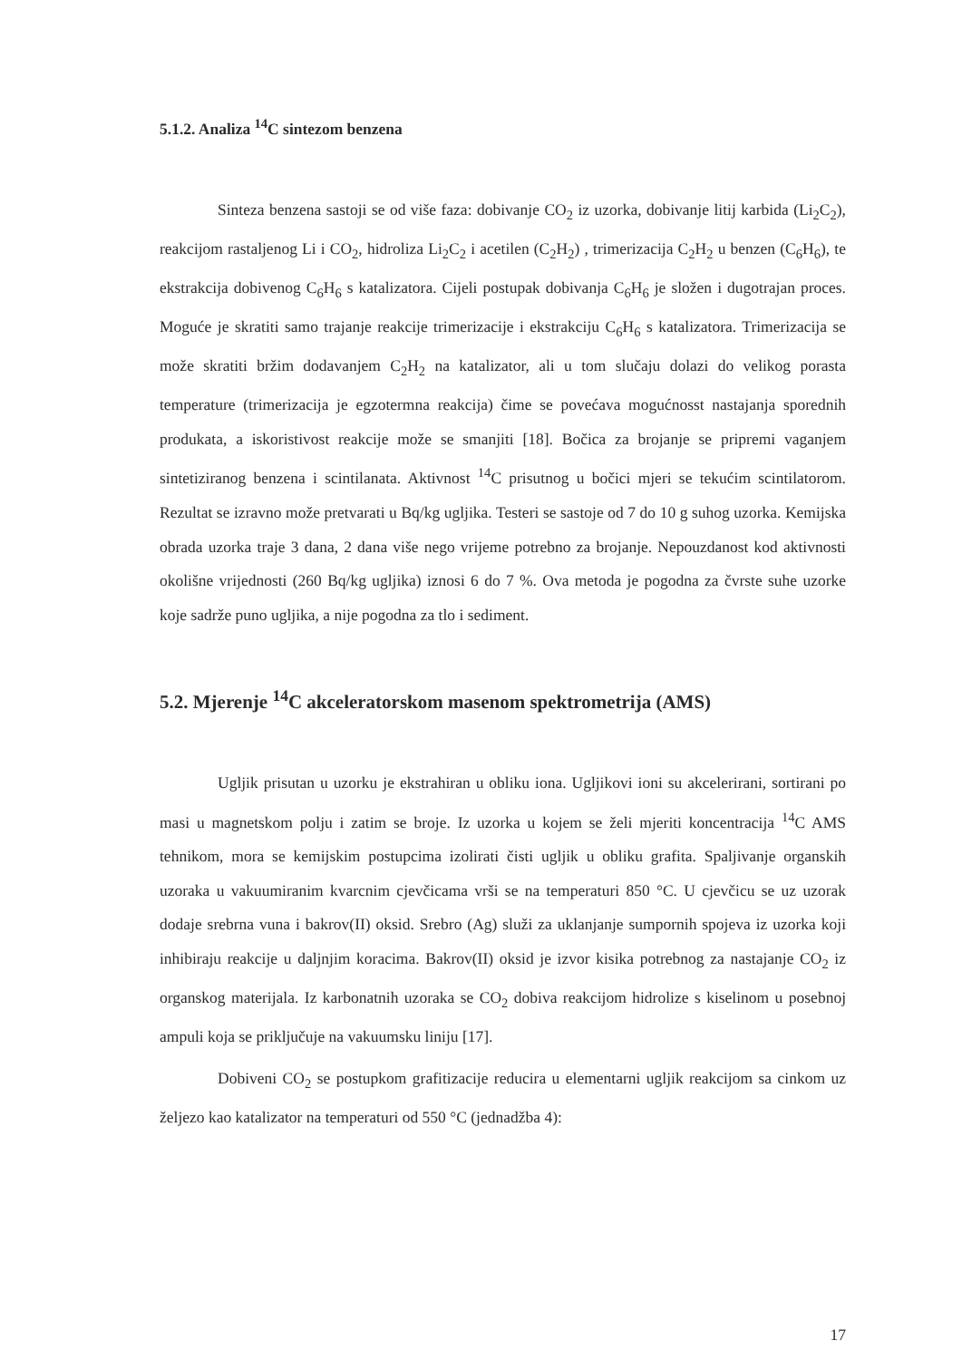5.1.2. Analiza <sup>14</sup>C sintezom benzena
Sinteza benzena sastoji se od više faza: dobivanje CO<sub>2</sub> iz uzorka, dobivanje litij karbida (Li<sub>2</sub>C<sub>2</sub>), reakcijom rastaljenog Li i CO<sub>2</sub>, hidroliza Li<sub>2</sub>C<sub>2</sub> i acetilen (C<sub>2</sub>H<sub>2</sub>) , trimerizacija C<sub>2</sub>H<sub>2</sub> u benzen (C<sub>6</sub>H<sub>6</sub>), te ekstrakcija dobivenog C<sub>6</sub>H<sub>6</sub> s katalizatora. Cijeli postupak dobivanja C<sub>6</sub>H<sub>6</sub> je složen i dugotrajan proces. Moguće je skratiti samo trajanje reakcije trimerizacije i ekstrakciju C<sub>6</sub>H<sub>6</sub> s katalizatora. Trimerizacija se može skratiti bržim dodavanjem C<sub>2</sub>H<sub>2</sub> na katalizator, ali u tom slučaju dolazi do velikog porasta temperature (trimerizacija je egzotermna reakcija) čime se povećava mogućnosst nastajanja sporednih produkata, a iskoristivost reakcije može se smanjiti [18]. Bočica za brojanje se pripremi vaganjem sintetiziranog benzena i scintilanata. Aktivnost <sup>14</sup>C prisutnog u bočici mjeri se tekućim scintilatorom. Rezultat se izravno može pretvarati u Bq/kg ugljika. Testeri se sastoje od 7 do 10 g suhog uzorka. Kemijska obrada uzorka traje 3 dana, 2 dana više nego vrijeme potrebno za brojanje. Nepouzdanost kod aktivnosti okolišne vrijednosti (260 Bq/kg ugljika) iznosi 6 do 7 %. Ova metoda je pogodna za čvrste suhe uzorke koje sadrže puno ugljika, a nije pogodna za tlo i sediment.
5.2. Mjerenje <sup>14</sup>C akceleratorskom masenom spektrometrija (AMS)
Ugljik prisutan u uzorku je ekstrahiran u obliku iona. Ugljikovi ioni su akcelerirani, sortirani po masi u magnetskom polju i zatim se broje. Iz uzorka u kojem se želi mjeriti koncentracija <sup>14</sup>C AMS tehnikom, mora se kemijskim postupcima izolirati čisti ugljik u obliku grafita. Spaljivanje organskih uzoraka u vakuumiranim kvarcnim cjevčicama vrši se na temperaturi 850 °C. U cjevčicu se uz uzorak dodaje srebrna vuna i bakrov(II) oksid. Srebro (Ag) služi za uklanjanje sumpornih spojeva iz uzorka koji inhibiraju reakcije u daljnjim koracima. Bakrov(II) oksid je izvor kisika potrebnog za nastajanje CO<sub>2</sub> iz organskog materijala. Iz karbonatnih uzoraka se CO<sub>2</sub> dobiva reakcijom hidrolize s kiselinom u posebnoj ampuli koja se priključuje na vakuumsku liniju [17].
Dobiveni CO<sub>2</sub> se postupkom grafitizacije reducira u elementarni ugljik reakcijom sa cinkom uz željezo kao katalizator na temperaturi od 550 °C (jednadžba 4):
17